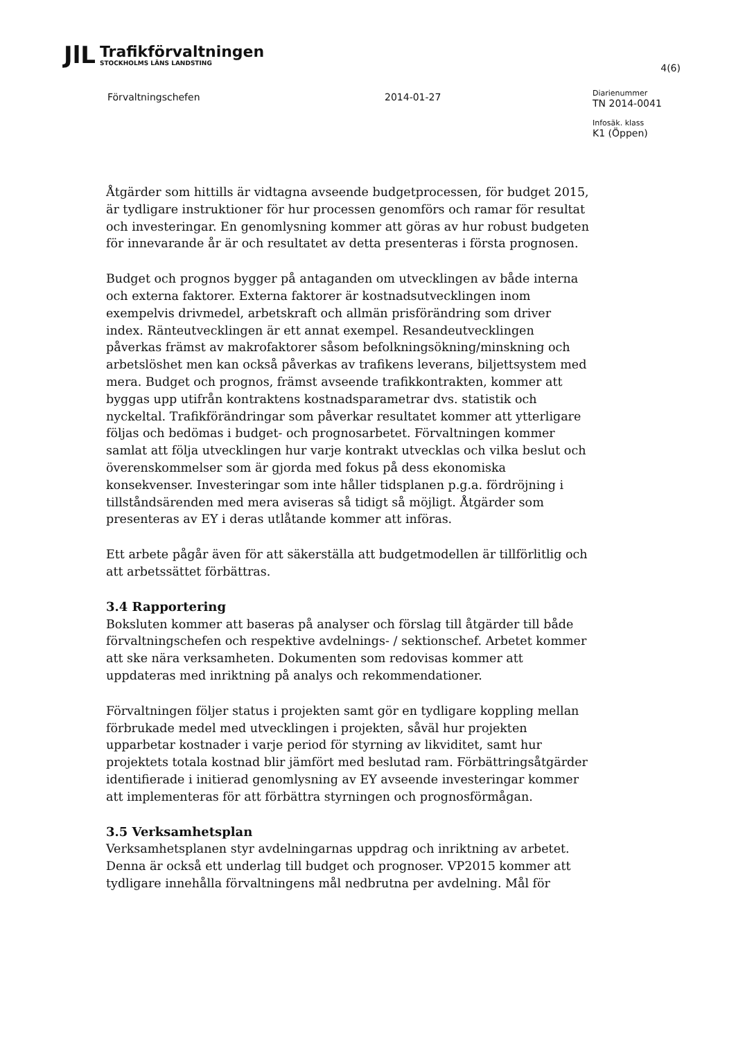JlL
Trafikförvaltningen
STOCKHOLMS LÄNS LANDSTING
4(6)
Förvaltningschefen 2014-01-27
Diarienummer
TN 2014-0041
Infosäk. klass
K1 (Öppen)
Åtgärder som hittills är vidtagna avseende budgetprocessen, för budget 2015, är tydligare instruktioner för hur processen genomförs och ramar för resultat och investeringar. En genomlysning kommer att göras av hur robust budgeten för innevarande år är och resultatet av detta presenteras i första prognosen.
Budget och prognos bygger på antaganden om utvecklingen av både interna och externa faktorer. Externa faktorer är kostnadsutvecklingen inom exempelvis drivmedel, arbetskraft och allmän prisförändring som driver index. Ränteutvecklingen är ett annat exempel. Resandeutvecklingen påverkas främst av makrofaktorer såsom befolkningsökning/minskning och arbetslöshet men kan också påverkas av trafikens leverans, biljettsystem med mera. Budget och prognos, främst avseende trafikkontrakten, kommer att byggas upp utifrån kontraktens kostnadsparametrar dvs. statistik och nyckeltal. Trafikförändringar som påverkar resultatet kommer att ytterligare följas och bedömas i budget- och prognosarbetet. Förvaltningen kommer samlat att följa utvecklingen hur varje kontrakt utvecklas och vilka beslut och överenskommelser som är gjorda med fokus på dess ekonomiska konsekvenser. Investeringar som inte håller tidsplanen p.g.a. fördröjning i tillståndsärenden med mera aviseras så tidigt så möjligt. Åtgärder som presenteras av EY i deras utlåtande kommer att införas.
Ett arbete pågår även för att säkerställa att budgetmodellen är tillförlitlig och att arbetssättet förbättras.
3.4 Rapportering
Boksluten kommer att baseras på analyser och förslag till åtgärder till både förvaltningschefen och respektive avdelnings- / sektionschef. Arbetet kommer att ske nära verksamheten. Dokumenten som redovisas kommer att uppdateras med inriktning på analys och rekommendationer.
Förvaltningen följer status i projekten samt gör en tydligare koppling mellan förbrukade medel med utvecklingen i projekten, såväl hur projekten upparbetar kostnader i varje period för styrning av likviditet, samt hur projektets totala kostnad blir jämfört med beslutad ram. Förbättringsåtgärder identifierade i initierad genomlysning av EY avseende investeringar kommer att implementeras för att förbättra styrningen och prognosförmågan.
3.5 Verksamhetsplan
Verksamhetsplanen styr avdelningarnas uppdrag och inriktning av arbetet. Denna är också ett underlag till budget och prognoser. VP2015 kommer att tydligare innehålla förvaltningens mål nedbrutna per avdelning. Mål för